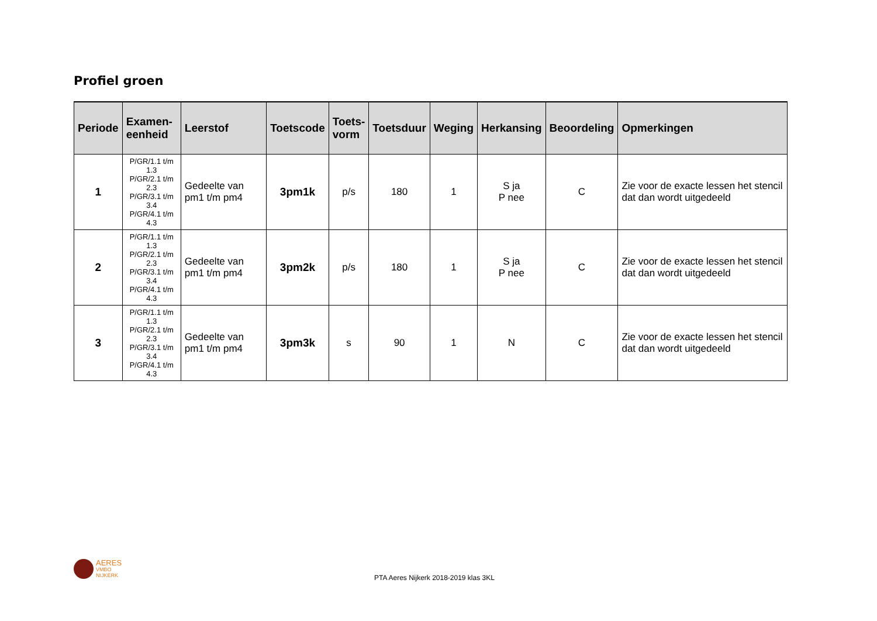Profiel groen
| Periode | Examen- eenheid | Leerstof | Toetscode | Toets- vorm | Toetsduur | Weging | Herkansing | Beoordeling | Opmerkingen |
| --- | --- | --- | --- | --- | --- | --- | --- | --- | --- |
| 1 | P/GR/1.1 t/m 1.3 P/GR/2.1 t/m 2.3 P/GR/3.1 t/m 3.4 P/GR/4.1 t/m 4.3 | Gedeelte van pm1 t/m pm4 | 3pm1k | p/s | 180 | 1 | S ja P nee | C | Zie voor de exacte lessen het stencil dat dan wordt uitgedeeld |
| 2 | P/GR/1.1 t/m 1.3 P/GR/2.1 t/m 2.3 P/GR/3.1 t/m 3.4 P/GR/4.1 t/m 4.3 | Gedeelte van pm1 t/m pm4 | 3pm2k | p/s | 180 | 1 | S ja P nee | C | Zie voor de exacte lessen het stencil dat dan wordt uitgedeeld |
| 3 | P/GR/1.1 t/m 1.3 P/GR/2.1 t/m 2.3 P/GR/3.1 t/m 3.4 P/GR/4.1 t/m 4.3 | Gedeelte van pm1 t/m pm4 | 3pm3k | s | 90 | 1 | N | C | Zie voor de exacte lessen het stencil dat dan wordt uitgedeeld |
AERES
VMBO
NIJKERK
PTA Aeres Nijkerk 2018-2019 klas 3KL